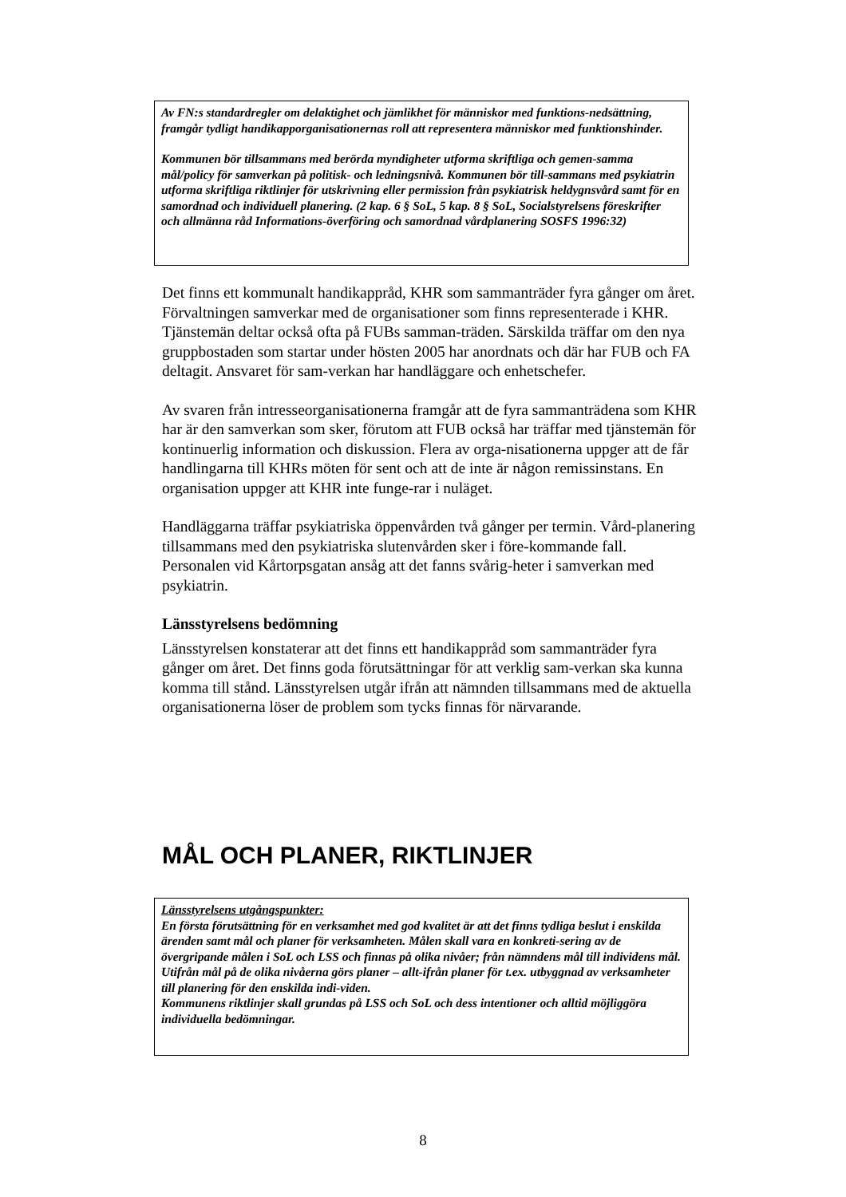Av FN:s standardregler om delaktighet och jämlikhet för människor med funktions-nedsättning, framgår tydligt handikapporganisationernas roll att representera människor med funktionshinder.
Kommunen bör tillsammans med berörda myndigheter utforma skriftliga och gemen-samma mål/policy för samverkan på politisk- och ledningsnivå. Kommunen bör till-sammans med psykiatrin utforma skriftliga riktlinjer för utskrivning eller permission från psykiatrisk heldygnsvård samt för en samordnad och individuell planering. (2 kap. 6 § SoL, 5 kap. 8 § SoL, Socialstyrelsens föreskrifter och allmänna råd Informations-överföring och samordnad vårdplanering SOSFS 1996:32)
Det finns ett kommunalt handikappråd, KHR som sammanträder fyra gånger om året. Förvaltningen samverkar med de organisationer som finns representerade i KHR. Tjänstemän deltar också ofta på FUBs samman-träden. Särskilda träffar om den nya gruppbostaden som startar under hösten 2005 har anordnats och där har FUB och FA deltagit. Ansvaret för sam-verkan har handläggare och enhetschefer.
Av svaren från intresseorganisationerna framgår att de fyra sammanträdena som KHR har är den samverkan som sker, förutom att FUB också har träffar med tjänstemän för kontinuerlig information och diskussion. Flera av orga-nisationerna uppger att de får handlingarna till KHRs möten för sent och att de inte är någon remissinstans. En organisation uppger att KHR inte funge-rar i nuläget.
Handläggarna träffar psykiatriska öppenvården två gånger per termin. Vård-planering tillsammans med den psykiatriska slutenvården sker i före-kommande fall. Personalen vid Kårtorpsgatan ansåg att det fanns svårig-heter i samverkan med psykiatrin.
Länsstyrelsens bedömning
Länsstyrelsen konstaterar att det finns ett handikappråd som sammanträder fyra gånger om året. Det finns goda förutsättningar för att verklig sam-verkan ska kunna komma till stånd. Länsstyrelsen utgår ifrån att nämnden tillsammans med de aktuella organisationerna löser de problem som tycks finnas för närvarande.
MÅL OCH PLANER, RIKTLINJER
Länsstyrelsens utgångspunkter:
En första förutsättning för en verksamhet med god kvalitet är att det finns tydliga beslut i enskilda ärenden samt mål och planer för verksamheten. Målen skall vara en konkreti-sering av de övergripande målen i SoL och LSS och finnas på olika nivåer; från nämndens mål till individens mål. Utifrån mål på de olika nivåerna görs planer – allt-ifrån planer för t.ex. utbyggnad av verksamheter till planering för den enskilda indi-viden.
Kommunens riktlinjer skall grundas på LSS och SoL och dess intentioner och alltid möjliggöra individuella bedömningar.
8